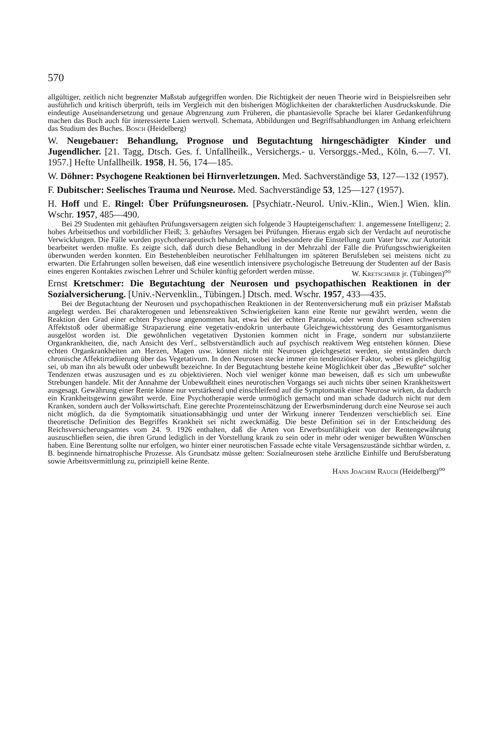570
allgültiger, zeitlich nicht begrenzter Maßstab aufgegriffen worden. Die Richtigkeit der neuen Theorie wird in Beispielsreihen sehr ausführlich und kritisch überprüft, teils im Vergleich mit den bisherigen Möglichkeiten der charakterlichen Ausdruckskunde. Die eindeutige Auseinandersetzung und genaue Abgrenzung zum Früheren, die phantasievolle Sprache bei klarer Gedankenführung machen das Buch auch für interessierte Laien wertvoll. Schemata, Abbildungen und Begriffsabhandlungen im Anhang erleichtern das Studium des Buches. Bosch (Heidelberg)
W. Neugebauer: Behandlung, Prognose und Begutachtung hirngeschädigter Kinder und Jugendlicher. [21. Tagg, Dtsch. Ges. f. Unfallheilk., Versichergs.- u. Versorggs.-Med., Köln, 6.—7. VI. 1957.] Hefte Unfallheilk. 1958, H. 56, 174—185.
W. Döhner: Psychogene Reaktionen bei Hirnverletzungen. Med. Sachverständige 53, 127—132 (1957).
F. Dubitscher: Seelisches Trauma und Neurose. Med. Sachverständige 53, 125—127 (1957).
H. Hoff und E. Ringel: Über Prüfungsneurosen. [Psychiatr.-Neurol. Univ.-Klin., Wien.] Wien. klin. Wschr. 1957, 485—490.
Bei 29 Studenten mit gehäuften Prüfungsversagern zeigten sich folgende 3 Haupteigenschaften: 1. angemessene Intelligenz; 2. hohes Arbeitsethos und vorbildlicher Fleiß; 3. gehäuftes Versagen bei Prüfungen. Hieraus ergab sich der Verdacht auf neurotische Verwicklungen. Die Fälle wurden psychotherapeutisch behandelt, wobei insbesondere die Einstellung zum Vater bzw. zur Autorität bearbeitet werden mußte. Es zeigte sich, daß durch diese Behandlung in der Mehrzahl der Fälle die Prüfungsschwierigkeiten überwunden werden konnten. Ein Bestehenbleiben neurotischer Fehlhaltungen im späteren Berufsleben sei meistens nicht zu erwarten. Die Erfahrungen sollen beweisen, daß eine wesentlich intensivere psychologische Betreuung der Studenten auf der Basis eines engeren Kontaktes zwischen Lehrer und Schüler künftig gefordert werden müsse. W. Kretschmer jr. (Tübingen)<sup>oo</sup>
Ernst Kretschmer: Die Begutachtung der Neurosen und psychopathischen Reaktionen in der Sozialversicherung. [Univ.-Nervenklin., Tübingen.] Dtsch. med. Wschr. 1957, 433—435.
Bei der Begutachtung der Neurosen und psychopathischen Reaktionen in der Rentenversicherung muß ein präziser Maßstab angelegt werden. Bei charakterogenen und lebensreaktiven Schwierigkeiten kann eine Rente nur gewährt werden, wenn die Reaktion den Grad einer echten Psychose angenommen hat, etwa bei der echten Paranoia, oder wenn durch einen schwersten Affektstoß oder übermäßige Strapazierung eine vegetativ-endokrin unterbaute Gleichgewichtsstörung des Gesamtorganismus ausgelöst worden ist. Die gewöhnlichen vegetativen Dystonien kommen nicht in Frage, sondern nur substanziierte Organkrankheiten, die, nach Ansicht des Verf., selbstverständlich auch auf psychisch reaktivem Weg entstehen können. Diese echten Organkrankheiten am Herzen, Magen usw. können nicht mit Neurosen gleichgesetzt werden, sie entständen durch chronische Affektirradiierung über das Vegetativum. In den Neurosen stecke immer ein tendenziöser Faktor, wobei es gleichgültig sei, ob man ihn als bewußt oder unbewußt bezeichne. In der Begutachtung bestehe keine Möglichkeit über das „Bewußte“ solcher Tendenzen etwas auszusagen und es zu objektivieren. Noch viel weniger könne man beweisen, daß es sich um unbewußte Strebungen handele. Mit der Annahme der Unbewußtheit eines neurotischen Vorgangs sei auch nichts über seinen Krankheitswert ausgesagt. Gewährung einer Rente könne nur verstärkend und einschleifend auf die Symptomatik einer Neurose wirken, da dadurch ein Krankheitsgewinn gewährt werde. Eine Psychotherapie werde unmöglich gemacht und man schade dadurch nicht nur dem Kranken, sondern auch der Volkswirtschaft. Eine gerechte Prozenteinschätzung der Erwerbsminderung durch eine Neurose sei auch nicht möglich, da die Symptomatik situationsabhängig und unter der Wirkung innerer Tendenzen verschieblich sei. Eine theoretische Definition des Begriffes Krankheit sei nicht zweckmäßig. Die beste Definition sei in der Entscheidung des Reichsversicherungsamtes vom 24. 9. 1926 enthalten, daß die Arten von Erwerbsunfähigkeit von der Rentengewährung auszuschließen seien, die ihren Grund lediglich in der Vorstellung krank zu sein oder in mehr oder weniger bewußten Wünschen haben. Eine Berentung sollte nur erfolgen, wo hinter einer neurotischen Fassade echte vitale Versagenszustände sichtbar würden, z. B. beginnende hirnatrophische Prozesse. Als Grundsatz müsse gelten: Sozialneurosen stehe ärztliche Einhilfe und Berufsberatung sowie Arbeitsvermittlung zu, prinzipiell keine Rente.
Hans Joachim Rauch (Heidelberg)<sup>oo</sup>